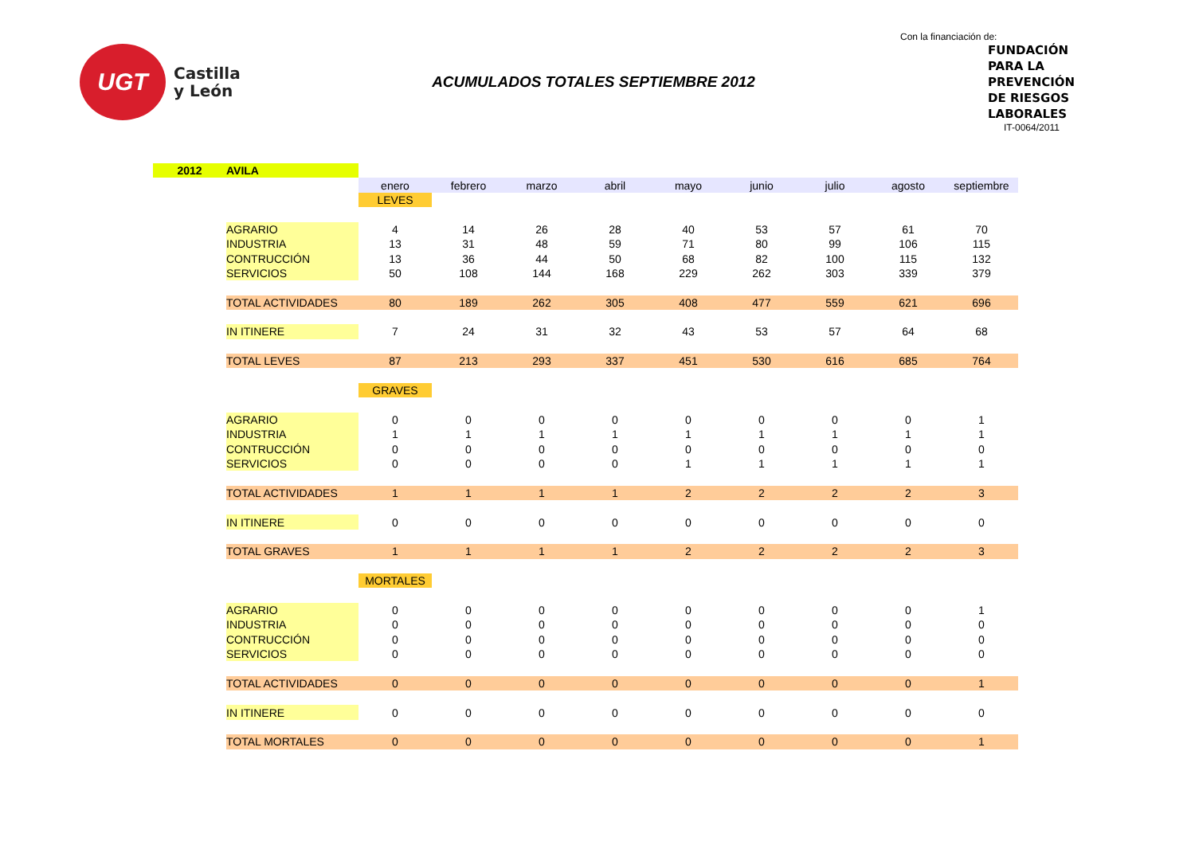UGT
Castilla
y León
ACUMULADOS TOTALES SEPTIEMBRE 2012
Con la financiación de:
FUNDACIÓN
PARA LA
PREVENCIÓN
DE RIESGOS
LABORALES
IT-0064/2011
| 2012 | AVILA | | | | | | | | | |
| | | enero | febrero | marzo | abril | mayo | junio | julio | agosto | septiembre |
| | | LEVES | | | | | | | | |
| | AGRARIO | 4 | 14 | 26 | 28 | 40 | 53 | 57 | 61 | 70 |
| | INDUSTRIA | 13 | 31 | 48 | 59 | 71 | 80 | 99 | 106 | 115 |
| | CONTRUCCIÓN | 13 | 36 | 44 | 50 | 68 | 82 | 100 | 115 | 132 |
| | SERVICIOS | 50 | 108 | 144 | 168 | 229 | 262 | 303 | 339 | 379 |
| | TOTAL ACTIVIDADES | 80 | 189 | 262 | 305 | 408 | 477 | 559 | 621 | 696 |
| | IN ITINERE | 7 | 24 | 31 | 32 | 43 | 53 | 57 | 64 | 68 |
| | TOTAL LEVES | 87 | 213 | 293 | 337 | 451 | 530 | 616 | 685 | 764 |
| | | GRAVES | | | | | | | | |
| | AGRARIO | 0 | 0 | 0 | 0 | 0 | 0 | 0 | 0 | 1 |
| | INDUSTRIA | 1 | 1 | 1 | 1 | 1 | 1 | 1 | 1 | 1 |
| | CONTRUCCIÓN | 0 | 0 | 0 | 0 | 0 | 0 | 0 | 0 | 0 |
| | SERVICIOS | 0 | 0 | 0 | 0 | 1 | 1 | 1 | 1 | 1 |
| | TOTAL ACTIVIDADES | 1 | 1 | 1 | 1 | 2 | 2 | 2 | 2 | 3 |
| | IN ITINERE | 0 | 0 | 0 | 0 | 0 | 0 | 0 | 0 | 0 |
| | TOTAL GRAVES | 1 | 1 | 1 | 1 | 2 | 2 | 2 | 2 | 3 |
| | | MORTALES | | | | | | | | |
| | AGRARIO | 0 | 0 | 0 | 0 | 0 | 0 | 0 | 0 | 1 |
| | INDUSTRIA | 0 | 0 | 0 | 0 | 0 | 0 | 0 | 0 | 0 |
| | CONTRUCCIÓN | 0 | 0 | 0 | 0 | 0 | 0 | 0 | 0 | 0 |
| | SERVICIOS | 0 | 0 | 0 | 0 | 0 | 0 | 0 | 0 | 0 |
| | TOTAL ACTIVIDADES | 0 | 0 | 0 | 0 | 0 | 0 | 0 | 0 | 1 |
| | IN ITINERE | 0 | 0 | 0 | 0 | 0 | 0 | 0 | 0 | 0 |
| | TOTAL MORTALES | 0 | 0 | 0 | 0 | 0 | 0 | 0 | 0 | 1 |